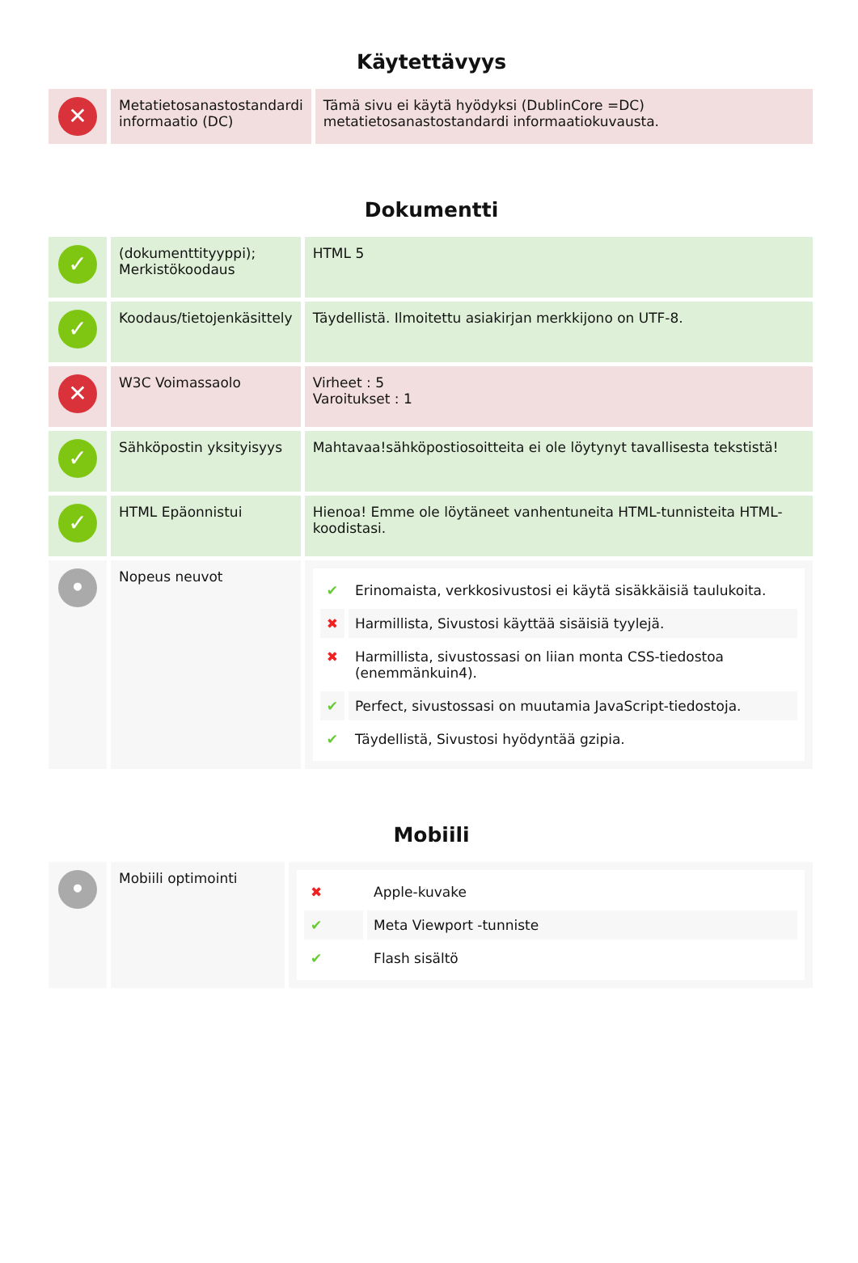Käytettävyys
| ✕ | Metatietosanastostandardi informaatio (DC) | Tämä sivu ei käytä hyödyksi (DublinCore =DC) metatietosanastostandardi informaatiokuvausta. |
Dokumentti
| ✓ | (dokumenttityyppi); Merkistökoodaus | HTML 5 |
| ✓ | Koodaus/tietojenkäsittely | Täydellistä. Ilmoitettu asiakirjan merkkijono on UTF-8. |
| ✕ | W3C Voimassaolo | Virheet : 5 Varoitukset : 1 |
| ✓ | Sähköpostin yksityisyys | Mahtavaa!sähköpostiosoitteita ei ole löytynyt tavallisesta tekstistä! |
| ✓ | HTML Epäonnistui | Hienoa! Emme ole löytäneet vanhentuneita HTML-tunnisteita HTML-koodistasi. |
| • | Nopeus neuvot | / ✔ / Erinomaista, verkkosivustosi ei käytä sisäkkäisiä taulukoita. / / ✖ / Harmillista, Sivustosi käyttää sisäisiä tyylejä. / / ✖ / Harmillista, sivustossasi on liian monta CSS-tiedostoa (enemmänkuin4). / / ✔ / Perfect, sivustossasi on muutamia JavaScript-tiedostoja. / / ✔ / Täydellistä, Sivustosi hyödyntää gzipia. / |
Mobiili
| • | Mobiili optimointi | / ✖ / Apple-kuvake / / ✔ / Meta Viewport -tunniste / / ✔ / Flash sisältö / |